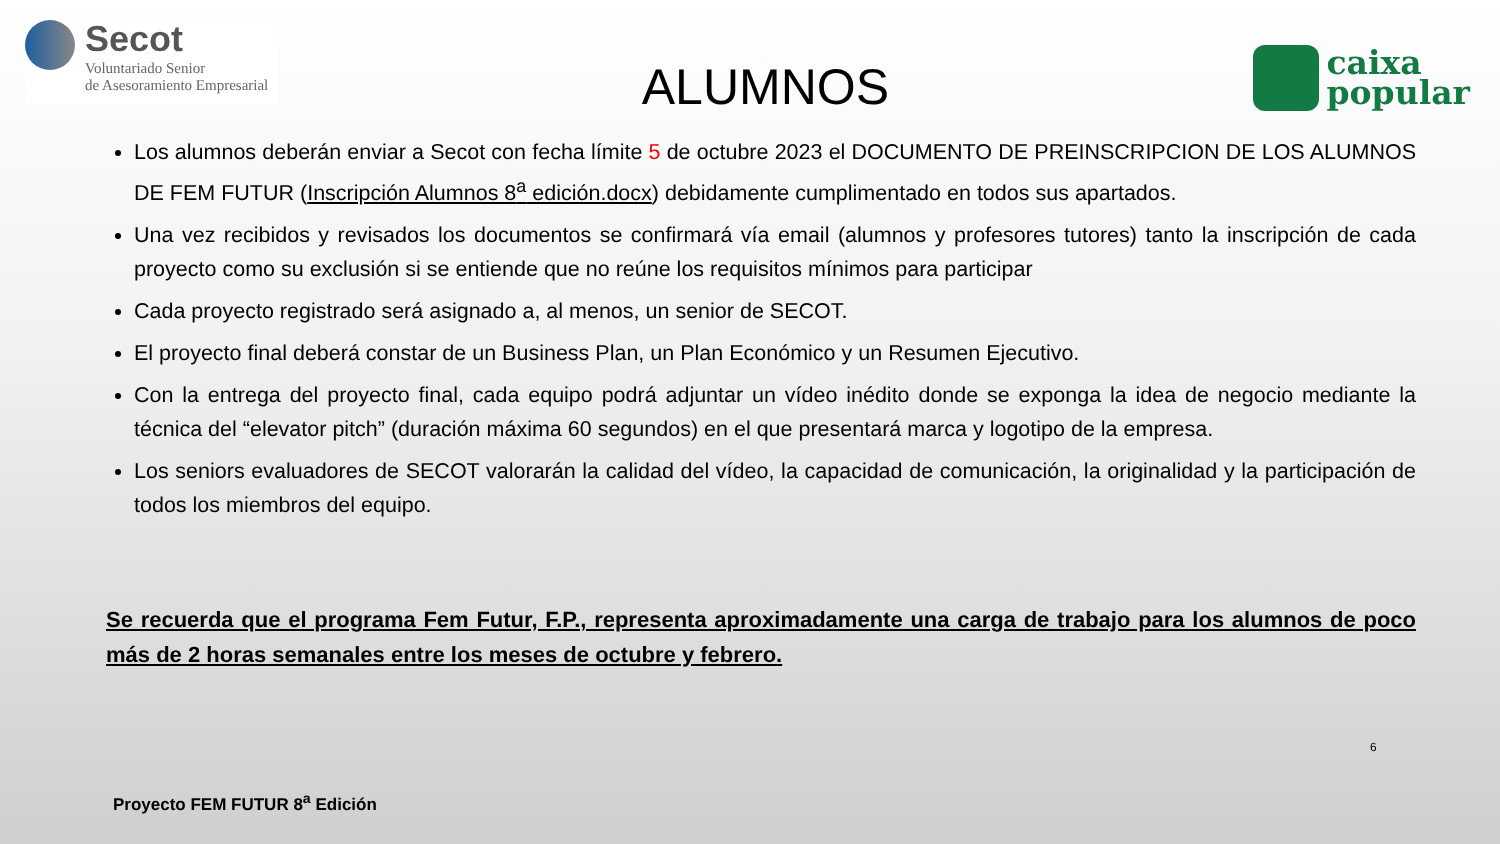Secot
Voluntariado Senior
de Asesoramiento Empresarial
ALUMNOS
caixa
popular
Los alumnos deberán enviar a Secot con fecha límite 5 de octubre 2023 el DOCUMENTO DE PREINSCRIPCION DE LOS ALUMNOS DE FEM FUTUR (Inscripción Alumnos 8<sup>a</sup> edición.docx) debidamente cumplimentado en todos sus apartados.
Una vez recibidos y revisados los documentos se confirmará vía email (alumnos y profesores tutores) tanto la inscripción de cada proyecto como su exclusión si se entiende que no reúne los requisitos mínimos para participar
Cada proyecto registrado será asignado a, al menos, un senior de SECOT.
El proyecto final deberá constar de un Business Plan, un Plan Económico y un Resumen Ejecutivo.
Con la entrega del proyecto final, cada equipo podrá adjuntar un vídeo inédito donde se exponga la idea de negocio mediante la técnica del “elevator pitch” (duración máxima 60 segundos) en el que presentará marca y logotipo de la empresa.
Los seniors evaluadores de SECOT valorarán la calidad del vídeo, la capacidad de comunicación, la originalidad y la participación de todos los miembros del equipo.
Se recuerda que el programa Fem Futur, F.P., representa aproximadamente una carga de trabajo para los alumnos de poco más de 2 horas semanales entre los meses de octubre y febrero.
6
Proyecto FEM FUTUR 8<sup>a</sup> Edición